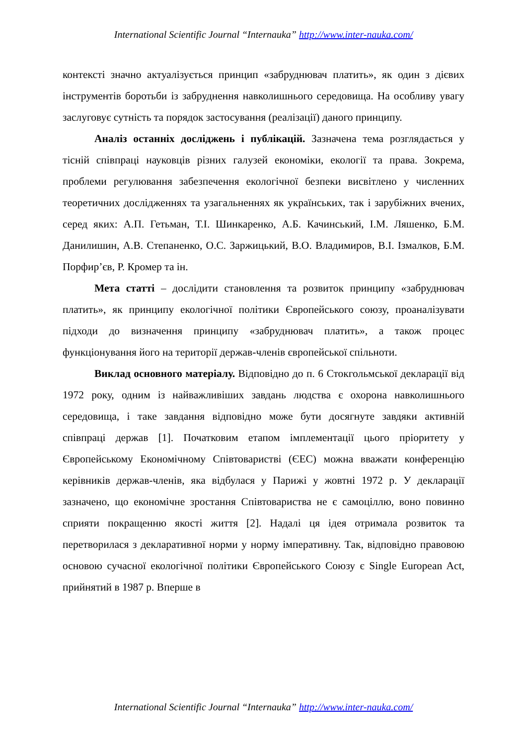International Scientific Journal “Internauka” http://www.inter-nauka.com/
контексті значно актуалізується принцип «забруднювач платить», як один з дієвих інструментів боротьби із забруднення навколишнього середовища. На особливу увагу заслуговує сутність та порядок застосування (реалізації) даного принципу.
Аналіз останніх досліджень і публікацій. Зазначена тема розглядається у тісній співпраці науковців різних галузей економіки, екології та права. Зокрема, проблеми регулювання забезпечення екологічної безпеки висвітлено у численних теоретичних дослідженнях та узагальненнях як українських, так і зарубіжних вчених, серед яких: А.П. Гетьман, Т.І. Шинкаренко, А.Б. Качинський, І.М. Ляшенко, Б.М. Данилишин, А.В. Степаненко, О.С. Заржицький, В.О. Владимиров, В.І. Ізмалков, Б.М. Порфир’єв, Р. Кромер та ін.
Мета статті – дослідити становлення та розвиток принципу «забруднювач платить», як принципу екологічної політики Європейського союзу, проаналізувати підходи до визначення принципу «забруднювач платить», а також процес функціонування його на території держав-членів європейської спільноти.
Виклад основного матеріалу. Відповідно до п. 6 Стокгольмської декларації від 1972 року, одним із найважливіших завдань людства є охорона навколишнього середовища, і таке завдання відповідно може бути досягнуте завдяки активній співпраці держав [1]. Початковим етапом імплементації цього пріоритету у Європейському Економічному Співтоваристві (ЄЕС) можна вважати конференцію керівників держав-членів, яка відбулася у Парижі у жовтні 1972 р. У декларації зазначено, що економічне зростання Співтовариства не є самоціллю, воно повинно сприяти покращенню якості життя [2]. Надалі ця ідея отримала розвиток та перетворилася з декларативної норми у норму імперативну. Так, відповідно правовою основою сучасної екологічної політики Європейського Союзу є Single European Act, прийнятий в 1987 р. Вперше в
International Scientific Journal “Internauka” http://www.inter-nauka.com/